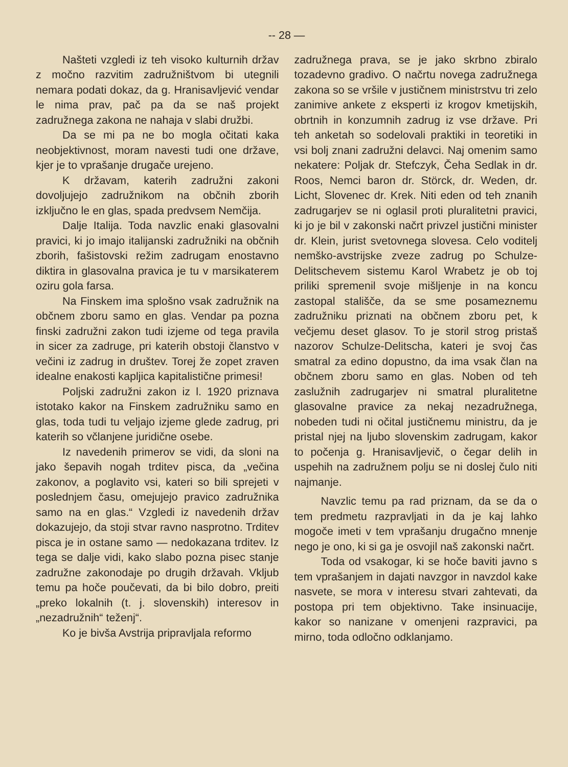-- 28 —
Našteti vzgledi iz teh visoko kulturnih držav z močno razvitim zadružništvom bi utegnili nemara podati dokaz, da g. Hranisavljević vendar le nima prav, pač pa da se naš projekt zadružnega zakona ne nahaja v slabi družbi.
Da se mi pa ne bo mogla očitati kaka neobjektivnost, moram navesti tudi one države, kjer je to vprašanje drugače urejeno.
K državam, katerih zadružni zakoni dovoljujejo zadružnikom na občnih zborih izključno le en glas, spada predvsem Nemčija.
Dalje Italija. Toda navzlic enaki glasovalni pravici, ki jo imajo italijanski zadružniki na občnih zborih, fašistovski režim zadrugam enostavno diktira in glasovalna pravica je tu v marsikaterem oziru gola farsa.
Na Finskem ima splošno vsak zadružnik na občnem zboru samo en glas. Vendar pa pozna finski zadružni zakon tudi izjeme od tega pravila in sicer za zadruge, pri katerih obstoji članstvo v večini iz zadrug in društev. Torej že zopet zraven idealne enakosti kapljica kapitalistične primesi!
Poljski zadružni zakon iz l. 1920 priznava istotako kakor na Finskem zadružniku samo en glas, toda tudi tu veljajo izjeme glede zadrug, pri katerih so včlanjene juridične osebe.
Iz navedenih primerov se vidi, da sloni na jako šepavih nogah trditev pisca, da „večina zakonov, a poglavito vsi, kateri so bili sprejeti v poslednjem času, omejujejo pravico zadružnika samo na en glas.“ Vzgledi iz navedenih držav dokazujejo, da stoji stvar ravno nasprotno. Trditev pisca je in ostane samo — nedokazana trditev. Iz tega se dalje vidi, kako slabo pozna pisec stanje zadružne zakonodaje po drugih državah. Vkljub temu pa hoče poučevati, da bi bilo dobro, preiti „preko lokalnih (t. j. slovenskih) interesov in „nezadružnih“ teženj“.
Ko je bivša Avstrija pripravljala reformo
zadružnega prava, se je jako skrbno zbiralo tozadevno gradivo. O načrtu novega zadružnega zakona so se vršile v justičnem ministrstvu tri zelo zanimive ankete z eksperti iz krogov kmetijskih, obrtnih in konzumnih zadrug iz vse države. Pri teh anketah so sodelovali praktiki in teoretiki in vsi bolj znani zadružni delavci. Naj omenim samo nekatere: Poljak dr. Stefczyk, Čeha Sedlak in dr. Roos, Nemci baron dr. Störck, dr. Weden, dr. Licht, Slovenec dr. Krek. Niti eden od teh znanih zadrugarjev se ni oglasil proti pluralitetni pravici, ki jo je bil v zakonski načrt privzel justični minister dr. Klein, jurist svetovnega slovesa. Celo voditelj nemško-avstrijske zveze zadrug po Schulze-Delitschevem sistemu Karol Wrabetz je ob toj priliki spremenil svoje mišljenje in na koncu zastopal stališče, da se sme posameznemu zadružniku priznati na občnem zboru pet, k večjemu deset glasov. To je storil strog pristaš nazorov Schulze-Delitscha, kateri je svoj čas smatral za edino dopustno, da ima vsak član na občnem zboru samo en glas. Noben od teh zaslužnih zadrugarjev ni smatral pluralitetne glasovalne pravice za nekaj nezadružnega, nobeden tudi ni očital justičnemu ministru, da je pristal njej na ljubo slovenskim zadrugam, kakor to počenja g. Hranisavljevič, o čegar delih in uspehih na zadružnem polju se ni doslej čulo niti najmanje.
Navzlic temu pa rad priznam, da se da o tem predmetu razpravljati in da je kaj lahko mogoče imeti v tem vprašanju drugačno mnenje nego je ono, ki si ga je osvojil naš zakonski načrt.
Toda od vsakogar, ki se hoče baviti javno s tem vprašanjem in dajati navzgor in navzdol kake nasvete, se mora v interesu stvari zahtevati, da postopa pri tem objektivno. Take insinuacije, kakor so nanizane v omenjeni razpravici, pa mirno, toda odločno odklanjamo.